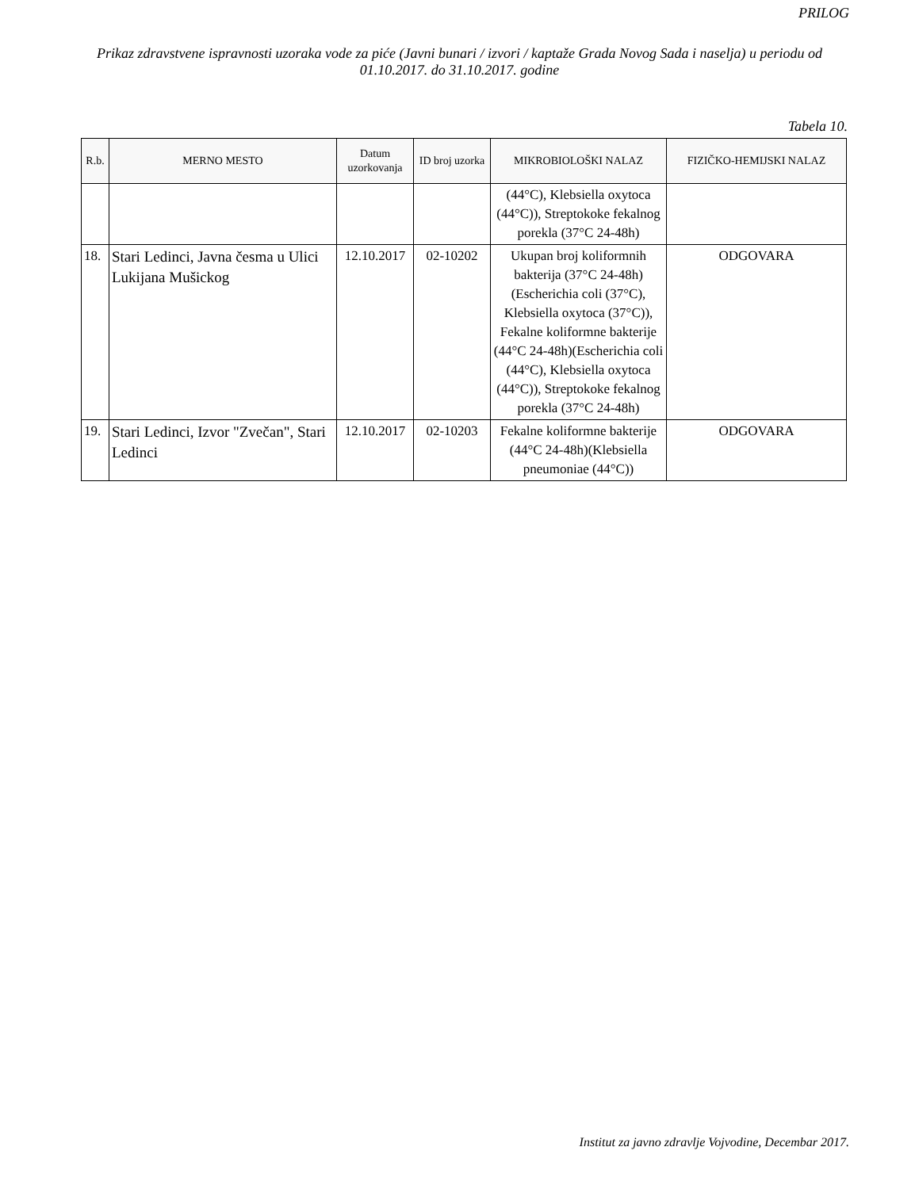PRILOG
Prikaz zdravstvene ispravnosti uzoraka vode za piće (Javni bunari / izvori / kaptaže Grada Novog Sada i naselja) u periodu od 01.10.2017. do 31.10.2017. godine
Tabela 10.
| R.b. | MERNO MESTO | Datum uzorkovanja | ID broj uzorka | MIKROBIOLOŠKI NALAZ | FIZIČKO-HEMIJSKI NALAZ |
| --- | --- | --- | --- | --- | --- |
| | | | | (44°C), Klebsiella oxytoca (44°C)), Streptokoke fekalnog porekla (37°C 24-48h) | |
| 18. | Stari Ledinci, Javna česma u Ulici Lukijana Mušickog | 12.10.2017 | 02-10202 | Ukupan broj koliformnih bakterija (37°C 24-48h)(Escherichia coli (37°C), Klebsiella oxytoca (37°C)), Fekalne koliformne bakterije (44°C 24-48h)(Escherichia coli (44°C), Klebsiella oxytoca (44°C)), Streptokoke fekalnog porekla (37°C 24-48h) | ODGOVARA |
| 19. | Stari Ledinci, Izvor "Zvečan", Stari Ledinci | 12.10.2017 | 02-10203 | Fekalne koliformne bakterije (44°C 24-48h)(Klebsiella pneumoniae (44°C)) | ODGOVARA |
Institut za javno zdravlje Vojvodine, Decembar 2017.